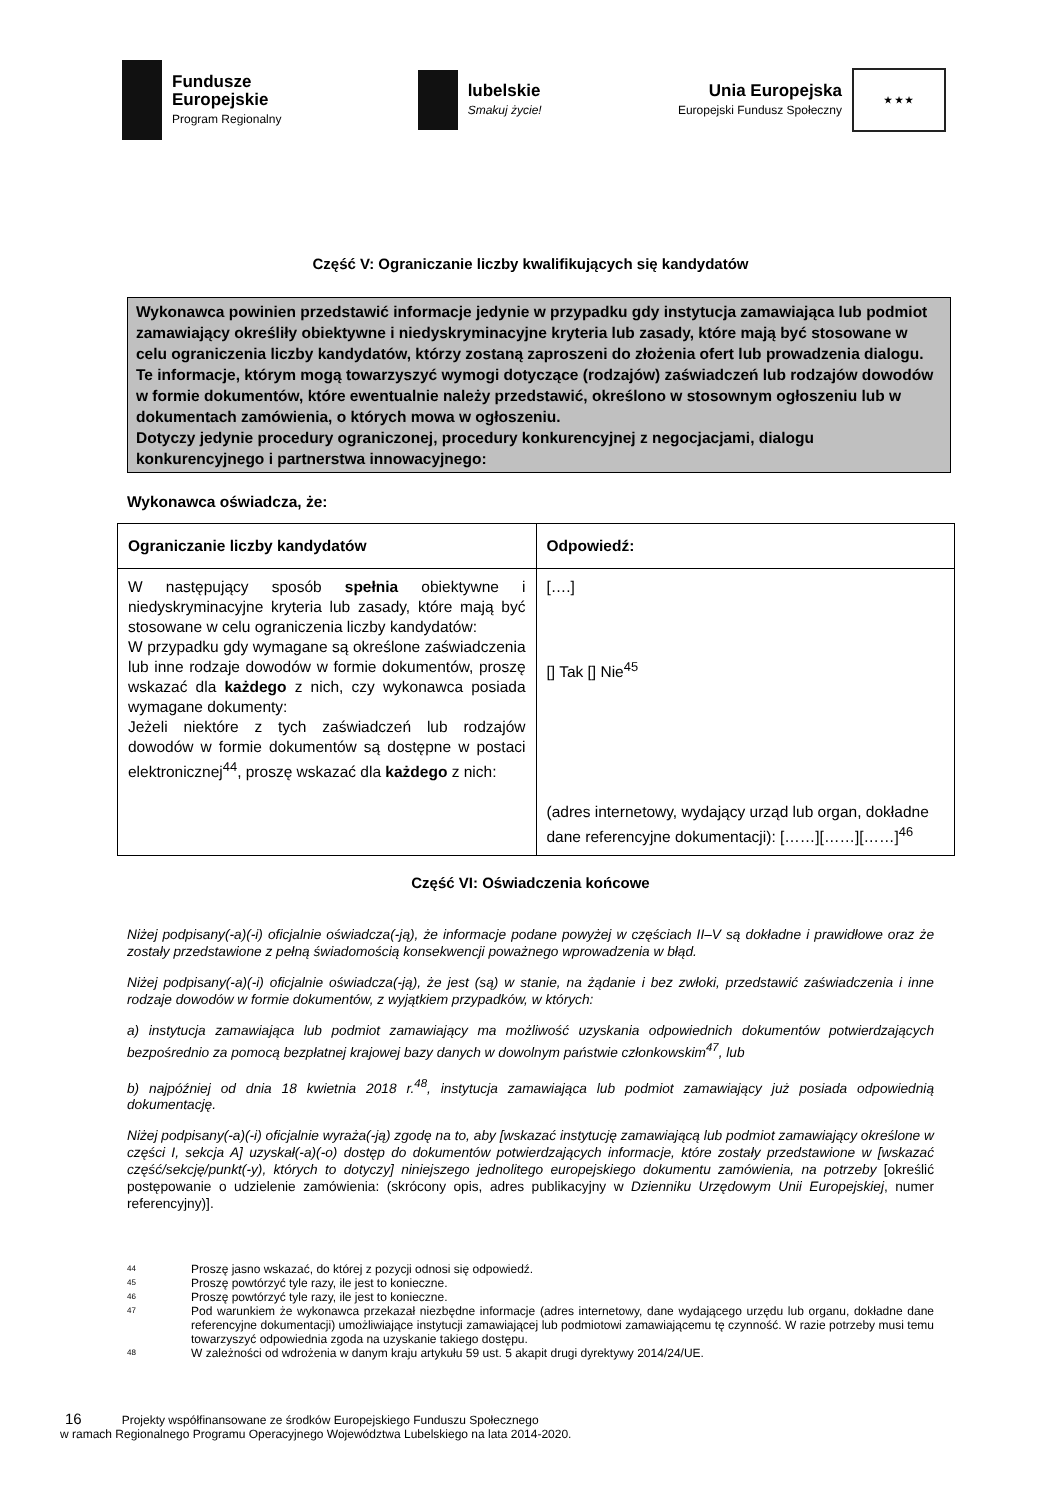Fundusze
Europejskie
Program Regionalny
lubelskie
Smakuj życie!
Unia Europejska
Europejski Fundusz Społeczny
★ ★ ★
Część V: Ograniczanie liczby kwalifikujących się kandydatów
Wykonawca powinien przedstawić informacje jedynie w przypadku gdy instytucja zamawiająca lub podmiot zamawiający określiły obiektywne i niedyskryminacyjne kryteria lub zasady, które mają być stosowane w celu ograniczenia liczby kandydatów, którzy zostaną zaproszeni do złożenia ofert lub prowadzenia dialogu. Te informacje, którym mogą towarzyszyć wymogi dotyczące (rodzajów) zaświadczeń lub rodzajów dowodów w formie dokumentów, które ewentualnie należy przedstawić, określono w stosownym ogłoszeniu lub w dokumentach zamówienia, o których mowa w ogłoszeniu.
Dotyczy jedynie procedury ograniczonej, procedury konkurencyjnej z negocjacjami, dialogu konkurencyjnego i partnerstwa innowacyjnego:
Wykonawca oświadcza, że:
| Ograniczanie liczby kandydatów | Odpowiedź: |
| --- | --- |
| W następujący sposób spełnia obiektywne i niedyskryminacyjne kryteria lub zasady, które mają być stosowane w celu ograniczenia liczby kandydatów: W przypadku gdy wymagane są określone zaświadczenia lub inne rodzaje dowodów w formie dokumentów, proszę wskazać dla każdego z nich, czy wykonawca posiada wymagane dokumenty: Jeżeli niektóre z tych zaświadczeń lub rodzajów dowodów w formie dokumentów są dostępne w postaci elektronicznej<sup>44</sup>, proszę wskazać dla każdego z nich: | [….] [] Tak [] Nie<sup>45</sup> (adres internetowy, wydający urząd lub organ, dokładne dane referencyjne dokumentacji): [……][……][……]<sup>46</sup> |
Część VI: Oświadczenia końcowe
Niżej podpisany(-a)(-i) oficjalnie oświadcza(-ją), że informacje podane powyżej w częściach II–V są dokładne i prawidłowe oraz że zostały przedstawione z pełną świadomością konsekwencji poważnego wprowadzenia w błąd.
Niżej podpisany(-a)(-i) oficjalnie oświadcza(-ją), że jest (są) w stanie, na żądanie i bez zwłoki, przedstawić zaświadczenia i inne rodzaje dowodów w formie dokumentów, z wyjątkiem przypadków, w których:
a) instytucja zamawiająca lub podmiot zamawiający ma możliwość uzyskania odpowiednich dokumentów potwierdzających bezpośrednio za pomocą bezpłatnej krajowej bazy danych w dowolnym państwie członkowskim<sup>47</sup>, lub
b) najpóźniej od dnia 18 kwietnia 2018 r.<sup>48</sup>, instytucja zamawiająca lub podmiot zamawiający już posiada odpowiednią dokumentację.
Niżej podpisany(-a)(-i) oficjalnie wyraża(-ją) zgodę na to, aby [wskazać instytucję zamawiającą lub podmiot zamawiający określone w części I, sekcja A] uzyskał(-a)(-o) dostęp do dokumentów potwierdzających informacje, które zostały przedstawione w [wskazać część/sekcję/punkt(-y), których to dotyczy] niniejszego jednolitego europejskiego dokumentu zamówienia, na potrzeby [określić postępowanie o udzielenie zamówienia: (skrócony opis, adres publikacyjny w Dzienniku Urzędowym Unii Europejskiej, numer referencyjny)].
44 Proszę jasno wskazać, do której z pozycji odnosi się odpowiedź.
45 Proszę powtórzyć tyle razy, ile jest to konieczne.
46 Proszę powtórzyć tyle razy, ile jest to konieczne.
47
Pod warunkiem że wykonawca przekazał niezbędne informacje (adres internetowy, dane wydającego urzędu lub organu, dokładne dane referencyjne dokumentacji) umożliwiające instytucji zamawiającej lub podmiotowi zamawiającemu tę czynność. W razie potrzeby musi temu towarzyszyć odpowiednia zgoda na uzyskanie takiego dostępu.
48 W zależności od wdrożenia w danym kraju artykułu 59 ust. 5 akapit drugi dyrektywy 2014/24/UE.
16 Projekty współfinansowane ze środków Europejskiego Funduszu Społecznego
w ramach Regionalnego Programu Operacyjnego Województwa Lubelskiego na lata 2014-2020.